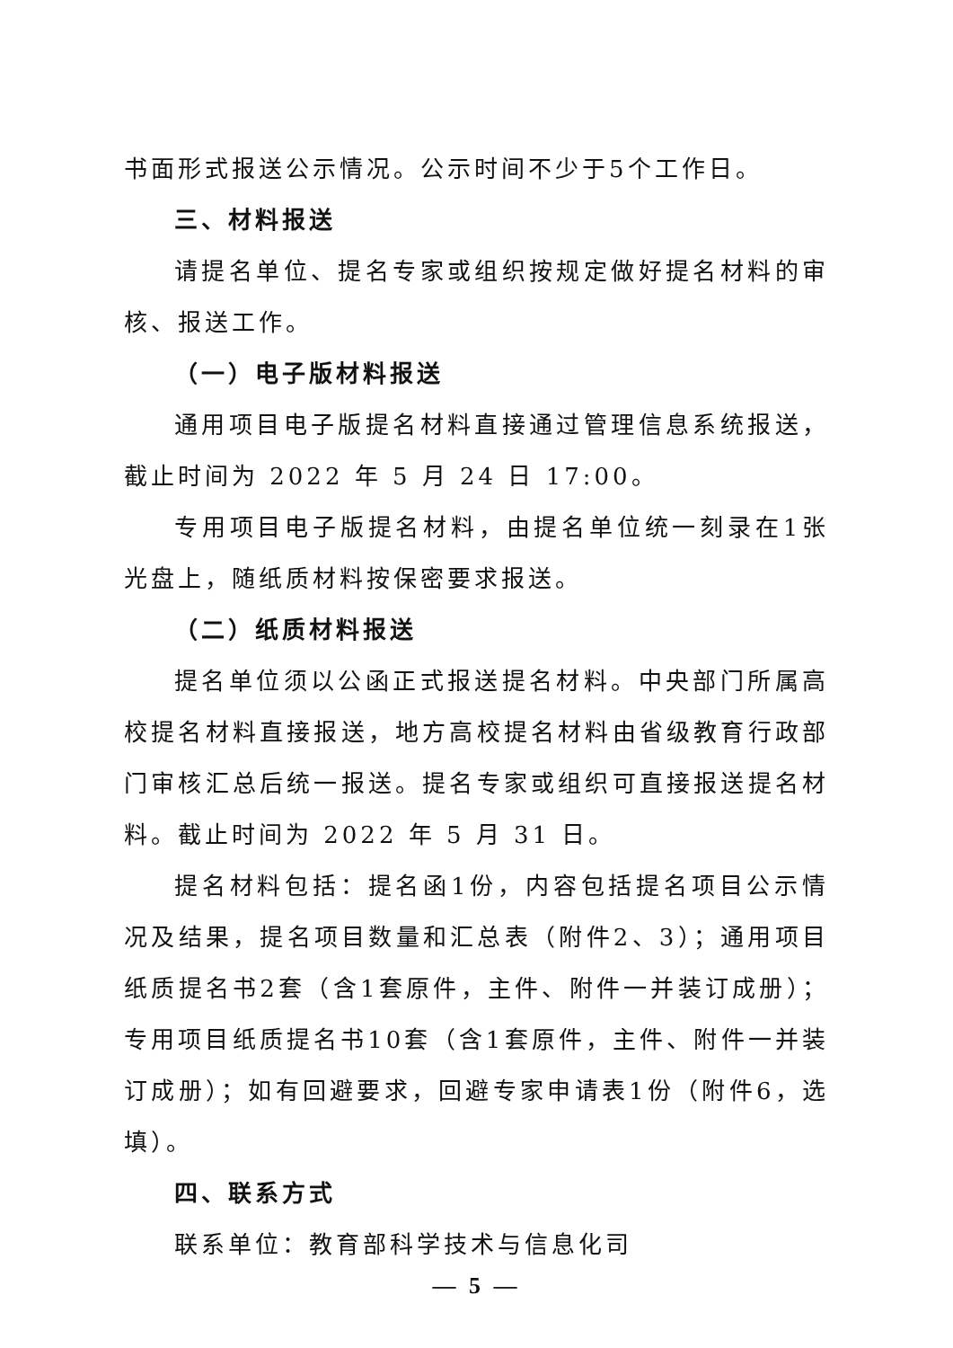书面形式报送公示情况。公示时间不少于5个工作日。
三、材料报送
请提名单位、提名专家或组织按规定做好提名材料的审核、报送工作。
（一）电子版材料报送
通用项目电子版提名材料直接通过管理信息系统报送，截止时间为 2022 年 5 月 24 日 17:00。
专用项目电子版提名材料，由提名单位统一刻录在1张光盘上，随纸质材料按保密要求报送。
（二）纸质材料报送
提名单位须以公函正式报送提名材料。中央部门所属高校提名材料直接报送，地方高校提名材料由省级教育行政部门审核汇总后统一报送。提名专家或组织可直接报送提名材料。截止时间为 2022 年 5 月 31 日。
提名材料包括：提名函1份，内容包括提名项目公示情况及结果，提名项目数量和汇总表（附件2、3）；通用项目纸质提名书2套（含1套原件，主件、附件一并装订成册）；专用项目纸质提名书10套（含1套原件，主件、附件一并装订成册）；如有回避要求，回避专家申请表1份（附件6，选填）。
四、联系方式
联系单位：教育部科学技术与信息化司
— 5 —